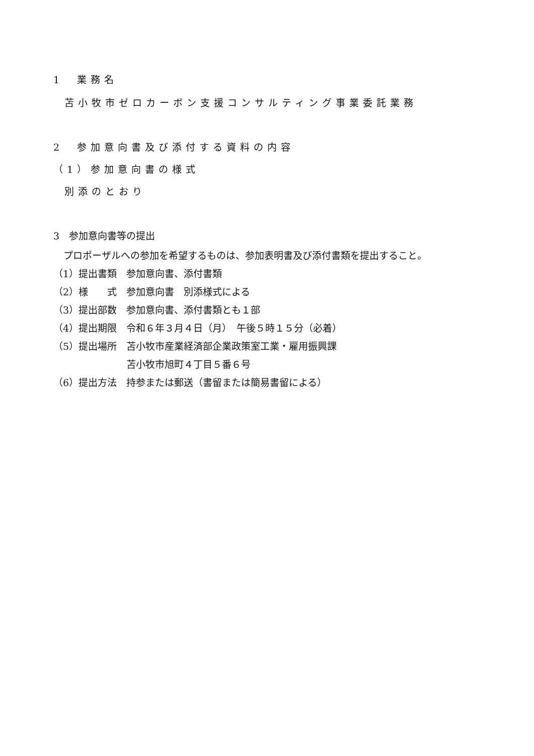1　業務名
苫小牧市ゼロカーボン支援コンサルティング事業委託業務
2　参加意向書及び添付する資料の内容
（1）参加意向書の様式
別添のとおり
3　参加意向書等の提出
プロポーザルへの参加を希望するものは、参加表明書及び添付書類を提出すること。
（1）提出書類　参加意向書、添付書類
（2）様　　式　参加意向書　別添様式による
（3）提出部数　参加意向書、添付書類とも１部
（4）提出期限　令和６年３月４日（月）　午後５時１５分（必着）
（5）提出場所　苫小牧市産業経済部企業政策室工業・雇用振興課
苫小牧市旭町４丁目５番６号
（6）提出方法　持参または郵送（書留または簡易書留による）